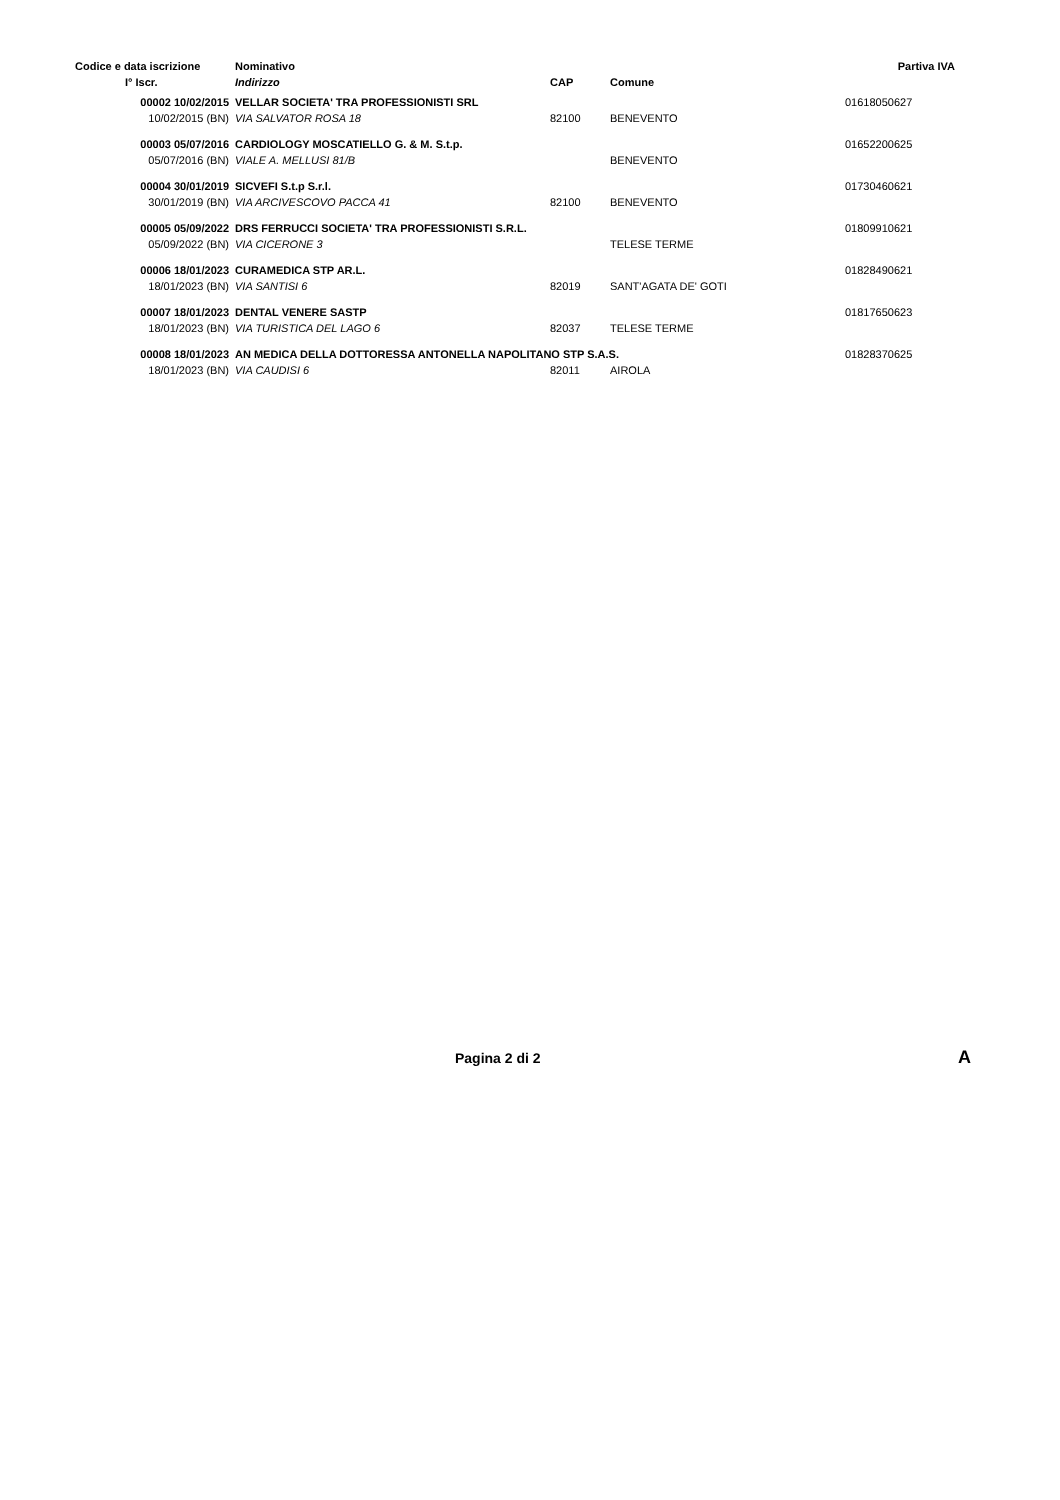| Codice e data iscrizione | Nominativo | | | Partiva IVA |
| --- | --- | --- | --- | --- |
| I° Iscr. | Indirizzo | CAP | Comune | |
| 00002 10/02/2015 | VELLAR SOCIETA' TRA PROFESSIONISTI SRL | | | 01618050627 |
| 10/02/2015 (BN) | VIA SALVATOR ROSA 18 | 82100 | BENEVENTO | |
| 00003 05/07/2016 | CARDIOLOGY MOSCATIELLO G. & M. S.t.p. | | | 01652200625 |
| 05/07/2016 (BN) | VIALE A. MELLUSI 81/B | | BENEVENTO | |
| 00004 30/01/2019 | SICVEFI S.t.p S.r.l. | | | 01730460621 |
| 30/01/2019 (BN) | VIA ARCIVESCOVO PACCA 41 | 82100 | BENEVENTO | |
| 00005 05/09/2022 | DRS FERRUCCI SOCIETA' TRA PROFESSIONISTI S.R.L. | | | 01809910621 |
| 05/09/2022 (BN) | VIA CICERONE 3 | | TELESE TERME | |
| 00006 18/01/2023 | CURAMEDICA STP AR.L. | | | 01828490621 |
| 18/01/2023 (BN) | VIA SANTISI 6 | 82019 | SANT'AGATA DE' GOTI | |
| 00007 18/01/2023 | DENTAL VENERE SASTP | | | 01817650623 |
| 18/01/2023 (BN) | VIA TURISTICA DEL LAGO 6 | 82037 | TELESE TERME | |
| 00008 18/01/2023 | AN MEDICA DELLA DOTTORESSA ANTONELLA NAPOLITANO STP S.A.S. | | | 01828370625 |
| 18/01/2023 (BN) | VIA CAUDISI 6 | 82011 | AIROLA | |
Pagina 2 di 2 A